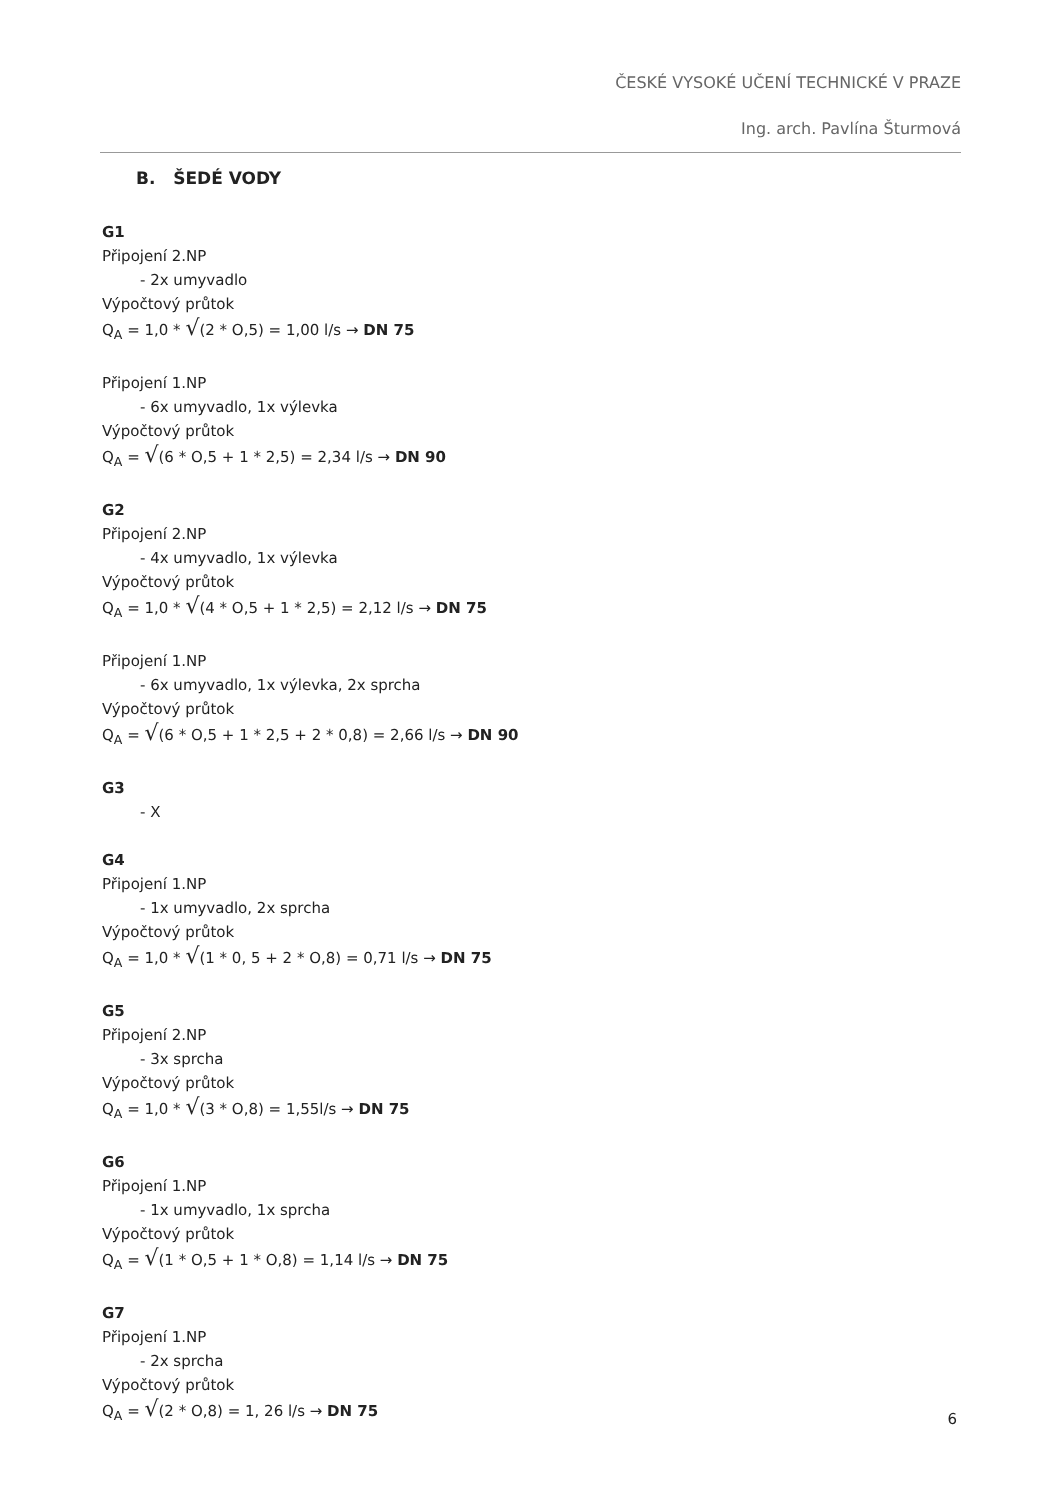ČESKÉ VYSOKÉ UČENÍ TECHNICKÉ V PRAZE
Ing. arch. Pavlína Šturmová
B. ŠEDÉ VODY
G1
Připojení 2.NP
- 2x umyvadlo
Výpočtový průtok
Q<sub>A</sub> = 1,0 * √(2 * O,5) = 1,00 l/s → DN 75
Připojení 1.NP
- 6x umyvadlo, 1x výlevka
Výpočtový průtok
Q<sub>A</sub> = √(6 * O,5 + 1 * 2,5) = 2,34 l/s → DN 90
G2
Připojení 2.NP
- 4x umyvadlo, 1x výlevka
Výpočtový průtok
Q<sub>A</sub> = 1,0 * √(4 * O,5 + 1 * 2,5) = 2,12 l/s → DN 75
Připojení 1.NP
- 6x umyvadlo, 1x výlevka, 2x sprcha
Výpočtový průtok
Q<sub>A</sub> = √(6 * O,5 + 1 * 2,5 + 2 * 0,8) = 2,66 l/s → DN 90
G3
- X
G4
Připojení 1.NP
- 1x umyvadlo, 2x sprcha
Výpočtový průtok
Q<sub>A</sub> = 1,0 * √(1 * 0, 5 + 2 * O,8) = 0,71 l/s → DN 75
G5
Připojení 2.NP
- 3x sprcha
Výpočtový průtok
Q<sub>A</sub> = 1,0 * √(3 * O,8) = 1,55l/s → DN 75
G6
Připojení 1.NP
- 1x umyvadlo, 1x sprcha
Výpočtový průtok
Q<sub>A</sub> = √(1 * O,5 + 1 * O,8) = 1,14 l/s → DN 75
G7
Připojení 1.NP
- 2x sprcha
Výpočtový průtok
Q<sub>A</sub> = √(2 * O,8) = 1, 26 l/s → DN 75
6